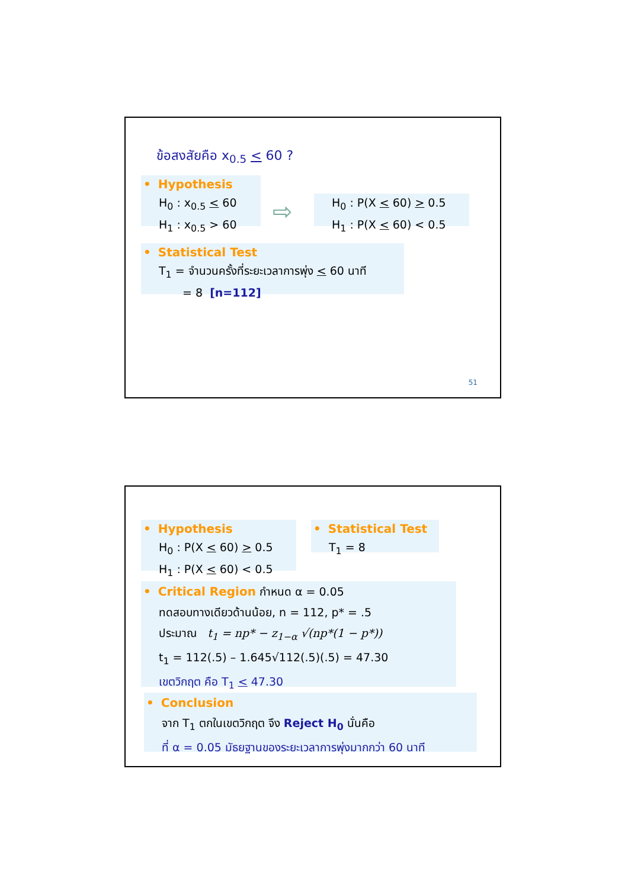ข้อสงสัยคือ x<sub>0.5</sub> < 60 ?
• Hypothesis
H<sub>0</sub> : x<sub>0.5</sub> < 60
H<sub>1</sub> : x<sub>0.5</sub> > 60
⇨
H<sub>0</sub> : P(X < 60) > 0.5
H<sub>1</sub> : P(X < 60) < 0.5
• Statistical Test
T<sub>1</sub> = จำนวนครั้งที่ระยะเวลาการพุ่ง < 60 นาที
= 8 [n=112]
51
• Hypothesis
H<sub>0</sub> : P(X < 60) > 0.5
H<sub>1</sub> : P(X < 60) < 0.5
• Statistical Test
T<sub>1</sub> = 8
• Critical Region กำหนด α = 0.05
ทดสอบทางเดียวด้านน้อย, n = 112, p* = .5
ประมาณ t<sub>1</sub> = np* − z<sub>1−α</sub> √(np*(1 − p*))
t<sub>1</sub> = 112(.5) – 1.645√112(.5)(.5) = 47.30
เขตวิกฤต คือ T<sub>1</sub> < 47.30
• Conclusion
จาก T<sub>1</sub> ตกในเขตวิกฤต จึง Reject H<sub>0</sub> นั่นคือ
ที่ α = 0.05 มัธยฐานของระยะเวลาการพุ่งมากกว่า 60 นาที